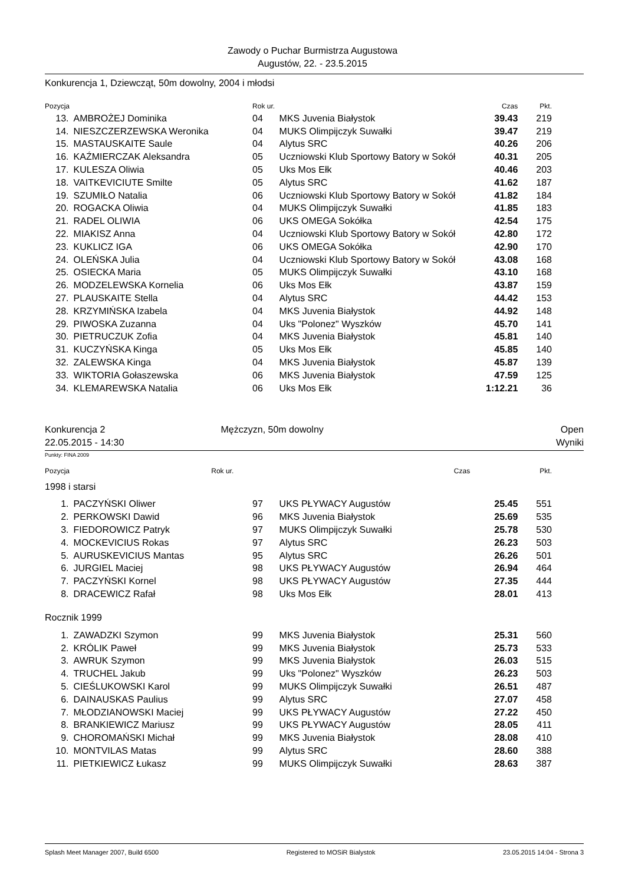Zawody o Puchar Burmistrza Augustowa
Augustów, 22. - 23.5.2015
Konkurencja 1, Dziewcząt, 50m dowolny, 2004 i młodsi
| Pozycja | | Rok ur. | | Czas | Pkt. |
| --- | --- | --- | --- | --- | --- |
| 13. | AMBROŻEJ Dominika | 04 | MKS Juvenia Białystok | 39.43 | 219 |
| 14. | NIESZCZERZEWSKA Weronika | 04 | MUKS Olimpijczyk Suwałki | 39.47 | 219 |
| 15. | MASTAUSKAITE Saule | 04 | Alytus SRC | 40.26 | 206 |
| 16. | KAŹMIERCZAK Aleksandra | 05 | Uczniowski Klub Sportowy Batory w Sokół | 40.31 | 205 |
| 17. | KULESZA Oliwia | 05 | Uks Mos Ełk | 40.46 | 203 |
| 18. | VAITKEVICIUTE Smilte | 05 | Alytus SRC | 41.62 | 187 |
| 19. | SZUMIŁO Natalia | 06 | Uczniowski Klub Sportowy Batory w Sokół | 41.82 | 184 |
| 20. | ROGACKA Oliwia | 04 | MUKS Olimpijczyk Suwałki | 41.85 | 183 |
| 21. | RADEL OLIWIA | 06 | UKS OMEGA Sokółka | 42.54 | 175 |
| 22. | MIAKISZ Anna | 04 | Uczniowski Klub Sportowy Batory w Sokół | 42.80 | 172 |
| 23. | KUKLICZ IGA | 06 | UKS OMEGA Sokółka | 42.90 | 170 |
| 24. | OLEŃSKA Julia | 04 | Uczniowski Klub Sportowy Batory w Sokół | 43.08 | 168 |
| 25. | OSIECKA Maria | 05 | MUKS Olimpijczyk Suwałki | 43.10 | 168 |
| 26. | MODZELEWSKA Kornelia | 06 | Uks Mos Ełk | 43.87 | 159 |
| 27. | PLAUSKAITE Stella | 04 | Alytus SRC | 44.42 | 153 |
| 28. | KRZYMIŃSKA Izabela | 04 | MKS Juvenia Białystok | 44.92 | 148 |
| 29. | PIWOSKA Zuzanna | 04 | Uks "Polonez" Wyszków | 45.70 | 141 |
| 30. | PIETRUCZUK Zofia | 04 | MKS Juvenia Białystok | 45.81 | 140 |
| 31. | KUCZYŃSKA Kinga | 05 | Uks Mos Ełk | 45.85 | 140 |
| 32. | ZALEWSKA Kinga | 04 | MKS Juvenia Białystok | 45.87 | 139 |
| 33. | WIKTORIA Gołaszewska | 06 | MKS Juvenia Białystok | 47.59 | 125 |
| 34. | KLEMAREWSKA Natalia | 06 | Uks Mos Ełk | 1:12.21 | 36 |
Konkurencja 2
22.05.2015 - 14:30 Mężczyzn, 50m dowolny Open
Wyniki
Punkty: FINA 2009
| Pozycja | Rok ur. | Czas | Pkt. |
| --- | --- | --- | --- |
1998 i starsi
| 1. | PACZYŃSKI Oliwer | 97 | UKS PŁYWACY Augustów | 25.45 | 551 |
| 2. | PERKOWSKI Dawid | 96 | MKS Juvenia Białystok | 25.69 | 535 |
| 3. | FIEDOROWICZ Patryk | 97 | MUKS Olimpijczyk Suwałki | 25.78 | 530 |
| 4. | MOCKEVICIUS Rokas | 97 | Alytus SRC | 26.23 | 503 |
| 5. | AURUSKEVICIUS Mantas | 95 | Alytus SRC | 26.26 | 501 |
| 6. | JURGIEL Maciej | 98 | UKS PŁYWACY Augustów | 26.94 | 464 |
| 7. | PACZYŃSKI Kornel | 98 | UKS PŁYWACY Augustów | 27.35 | 444 |
| 8. | DRACEWICZ Rafał | 98 | Uks Mos Ełk | 28.01 | 413 |
Rocznik 1999
| 1. | ZAWADZKI Szymon | 99 | MKS Juvenia Białystok | 25.31 | 560 |
| 2. | KRÓLIK Paweł | 99 | MKS Juvenia Białystok | 25.73 | 533 |
| 3. | AWRUK Szymon | 99 | MKS Juvenia Białystok | 26.03 | 515 |
| 4. | TRUCHEL Jakub | 99 | Uks "Polonez" Wyszków | 26.23 | 503 |
| 5. | CIEŚLUKOWSKI Karol | 99 | MUKS Olimpijczyk Suwałki | 26.51 | 487 |
| 6. | DAINAUSKAS Paulius | 99 | Alytus SRC | 27.07 | 458 |
| 7. | MŁODZIANOWSKI Maciej | 99 | UKS PŁYWACY Augustów | 27.22 | 450 |
| 8. | BRANKIEWICZ Mariusz | 99 | UKS PŁYWACY Augustów | 28.05 | 411 |
| 9. | CHOROMAŃSKI Michał | 99 | MKS Juvenia Białystok | 28.08 | 410 |
| 10. | MONTVILAS Matas | 99 | Alytus SRC | 28.60 | 388 |
| 11. | PIETKIEWICZ Łukasz | 99 | MUKS Olimpijczyk Suwałki | 28.63 | 387 |
Splash Meet Manager 2007, Build 6500 Registered to MOSiR Bialystok 23.05.2015 14:04 - Strona 3